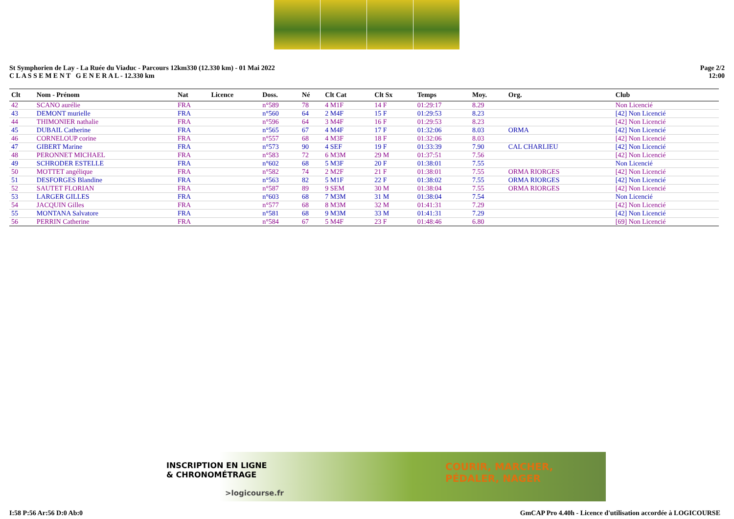St Symphorien de Lay - La Ruée du Viaduc - Parcours 12km330 (12.330 km) - 01 Mai 2022
C L A S S E M E N T G E N E R A L - 12.330 km
Page 2/2
12:00
| Clt | Nom - Prénom | Nat | Licence | Doss. | Né | Clt Cat | Clt Sx | Temps | Moy. | Org. | Club |
| --- | --- | --- | --- | --- | --- | --- | --- | --- | --- | --- | --- |
| 42 | SCANO aurélie | FRA | | n°589 | 78 | 4 M1F | 14 F | 01:29:17 | 8.29 | | Non Licencié |
| 43 | DEMONT murielle | FRA | | n°560 | 64 | 2 M4F | 15 F | 01:29:53 | 8.23 | | [42] Non Licencié |
| 44 | THIMONIER nathalie | FRA | | n°596 | 64 | 3 M4F | 16 F | 01:29:53 | 8.23 | | [42] Non Licencié |
| 45 | DUBAIL Catherine | FRA | | n°565 | 67 | 4 M4F | 17 F | 01:32:06 | 8.03 | ORMA | [42] Non Licencié |
| 46 | CORNELOUP corine | FRA | | n°557 | 68 | 4 M3F | 18 F | 01:32:06 | 8.03 | | [42] Non Licencié |
| 47 | GIBERT Marine | FRA | | n°573 | 90 | 4 SEF | 19 F | 01:33:39 | 7.90 | CAL CHARLIEU | [42] Non Licencié |
| 48 | PERONNET MICHAEL | FRA | | n°583 | 72 | 6 M3M | 29 M | 01:37:51 | 7.56 | | [42] Non Licencié |
| 49 | SCHRODER ESTELLE | FRA | | n°602 | 68 | 5 M3F | 20 F | 01:38:01 | 7.55 | | Non Licencié |
| 50 | MOTTET angélique | FRA | | n°582 | 74 | 2 M2F | 21 F | 01:38:01 | 7.55 | ORMA RIORGES | [42] Non Licencié |
| 51 | DESFORGES Blandine | FRA | | n°563 | 82 | 5 M1F | 22 F | 01:38:02 | 7.55 | ORMA RIORGES | [42] Non Licencié |
| 52 | SAUTET FLORIAN | FRA | | n°587 | 89 | 9 SEM | 30 M | 01:38:04 | 7.55 | ORMA RIORGES | [42] Non Licencié |
| 53 | LARGER GILLES | FRA | | n°603 | 68 | 7 M3M | 31 M | 01:38:04 | 7.54 | | Non Licencié |
| 54 | JACQUIN Gilles | FRA | | n°577 | 68 | 8 M3M | 32 M | 01:41:31 | 7.29 | | [42] Non Licencié |
| 55 | MONTANA Salvatore | FRA | | n°581 | 68 | 9 M3M | 33 M | 01:41:31 | 7.29 | | [42] Non Licencié |
| 56 | PERRIN Catherine | FRA | | n°584 | 67 | 5 M4F | 23 F | 01:48:46 | 6.80 | | [69] Non Licencié |
INSCRIPTION EN LIGNE
& CHRONOMÉTRAGE
>logicourse.fr
COURIR, MARCHER,
PÉDALER, NAGER
I:58 P:56 Ar:56 D:0 Ab:0 GmCAP Pro 4.40h - Licence d'utilisation accordée à LOGICOURSE